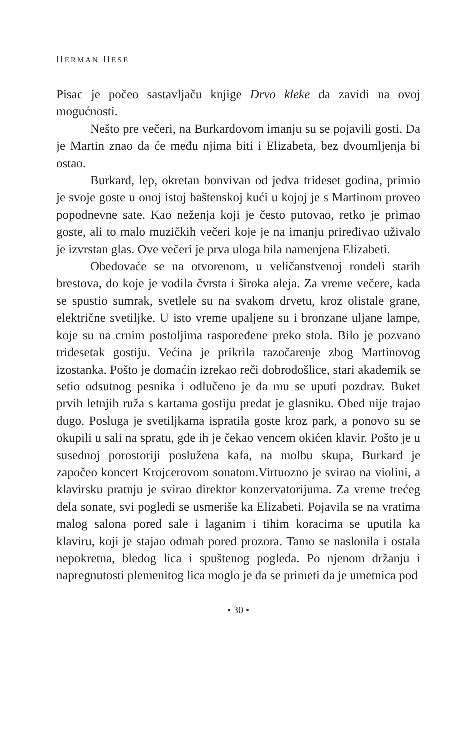HERMAN HESE
Pisac je počeo sastavljaču knjige Drvo kleke da zavidi na ovoj mogućnosti.
Nešto pre večeri, na Burkardovom imanju su se pojavili gosti. Da je Martin znao da će među njima biti i Elizabeta, bez dvoumljenja bi ostao.
Burkard, lep, okretan bonvivan od jedva trideset godina, primio je svoje goste u onoj istoj baštenskoj kući u kojoj je s Martinom proveo popodnevne sate. Kao neženja koji je često putovao, retko je primao goste, ali to malo muzičkih večeri koje je na imanju priređivao uživalo je izvrstan glas. Ove večeri je prva uloga bila namenjena Elizabeti.
Obedovaće se na otvorenom, u veličanstvenoj rondeli starih brestova, do koje je vodila čvrsta i široka aleja. Za vreme večere, kada se spustio sumrak, svetlele su na svakom drvetu, kroz olistale grane, električne svetiljke. U isto vreme upaljene su i bronzane uljane lampe, koje su na crnim postoljima raspoređene preko stola. Bilo je pozvano tridesetak gostiju. Većina je prikrila razočarenje zbog Martinovog izostanka. Pošto je domaćin izrekao reči dobrodošlice, stari akademik se setio odsutnog pesnika i odlučeno je da mu se uputi pozdrav. Buket prvih letnjih ruža s kartama gostiju predat je glasniku. Obed nije trajao dugo. Posluga je svetiljkama ispratila goste kroz park, a ponovo su se okupili u sali na spratu, gde ih je čekao vencem okićen klavir. Pošto je u susednoj porostoriji poslužena kafa, na molbu skupa, Burkard je započeo koncert Krojcerovom sonatom.Virtuozno je svirao na violini, a klavirsku pratnju je svirao direktor konzervatorijuma. Za vreme trećeg dela sonate, svi pogledi se usmeriše ka Elizabeti. Pojavila se na vratima malog salona pored sale i laganim i tihim koracima se uputila ka klaviru, koji je stajao odmah pored prozora. Tamo se naslonila i ostala nepokretna, bledog lica i spuštenog pogleda. Po njenom držanju i napregnutosti plemenitog lica moglo je da se primeti da je umetnica pod
• 30 •